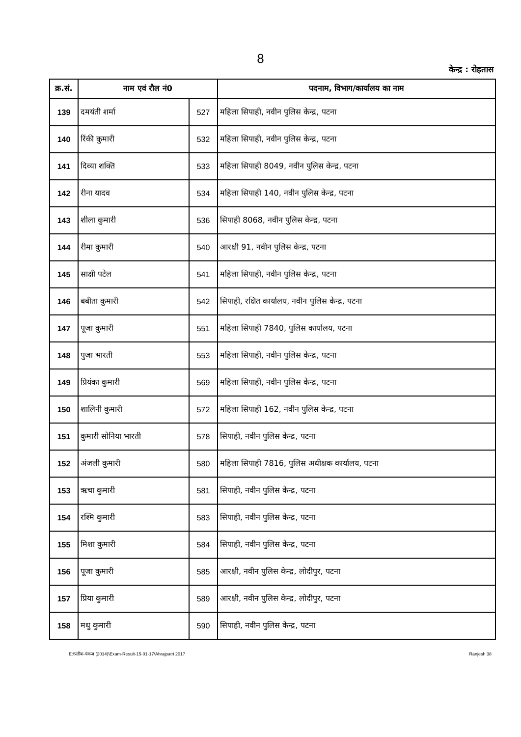8
केन्द्र : रोहतास
| क्र.सं. | नाम एवं रौल नं0 | | पदनाम, विभाग/कार्यालय का नाम |
| --- | --- | --- | --- |
| 139 | दमयंती शर्मा | 527 | महिला सिपाही, नवीन पुलिस केन्द्र, पटना |
| 140 | रिंकी कुमारी | 532 | महिला सिपाही, नवीन पुलिस केन्द्र, पटना |
| 141 | दिव्या शक्ति | 533 | महिला सिपाही 8049, नवीन पुलिस केन्द्र, पटना |
| 142 | रीना यादव | 534 | महिला सिपाही 140, नवीन पुलिस केन्द्र, पटना |
| 143 | शीला कुमारी | 536 | सिपाही 8068, नवीन पुलिस केन्द्र, पटना |
| 144 | रीमा कुमारी | 540 | आरक्षी 91, नवीन पुलिस केन्द्र, पटना |
| 145 | साक्षी पटेल | 541 | महिला सिपाही, नवीन पुलिस केन्द्र, पटना |
| 146 | बबीता कुमारी | 542 | सिपाही, रक्षित कार्यालय, नवीन पुलिस केन्द्र, पटना |
| 147 | पूजा कुमारी | 551 | महिला सिपाही 7840, पुलिस कार्यालय, पटना |
| 148 | पुजा भारती | 553 | महिला सिपाही, नवीन पुलिस केन्द्र, पटना |
| 149 | प्रियंका कुमारी | 569 | महिला सिपाही, नवीन पुलिस केन्द्र, पटना |
| 150 | शालिनी कुमारी | 572 | महिला सिपाही 162, नवीन पुलिस केन्द्र, पटना |
| 151 | कुमारी सोनिया भारती | 578 | सिपाही, नवीन पुलिस केन्द्र, पटना |
| 152 | अंजली कुमारी | 580 | महिला सिपाही 7816, पुलिस अधीक्षक कार्यालय, पटना |
| 153 | ऋचा कुमारी | 581 | सिपाही, नवीन पुलिस केन्द्र, पटना |
| 154 | रश्मि कुमारी | 583 | सिपाही, नवीन पुलिस केन्द्र, पटना |
| 155 | मिशा कुमारी | 584 | सिपाही, नवीन पुलिस केन्द्र, पटना |
| 156 | पूजा कुमारी | 585 | आरक्षी, नवीन पुलिस केन्द्र, लोदीपुर, पटना |
| 157 | प्रिया कुमारी | 589 | आरक्षी, नवीन पुलिस केन्द्र, लोदीपुर, पटना |
| 158 | मधु कुमारी | 590 | सिपाही, नवीन पुलिस केन्द्र, पटना |
E:\प्रतीक-पंकज (2014)\Exam-Result-15-01-17\Ahrajpatri 2017 Ranjesh 38